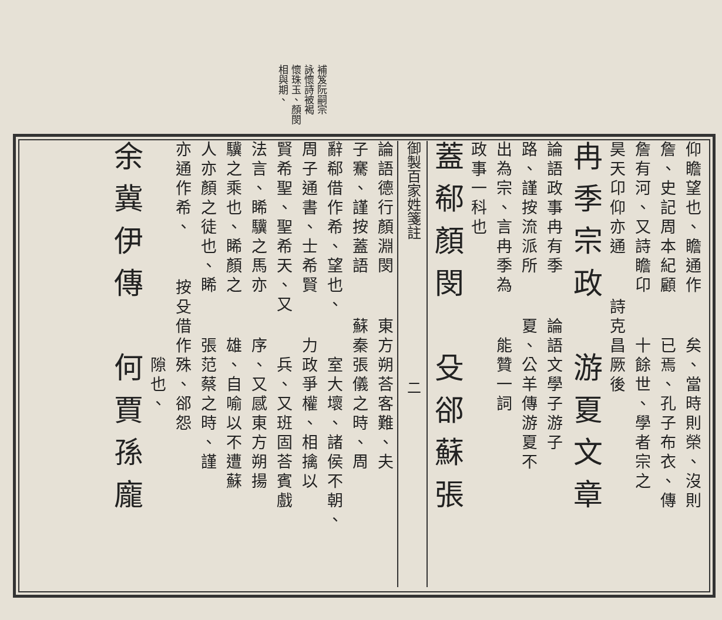補笈阮嗣宗
詠懷詩被褐
懷珠玉、顏閔
相與期、
仰瞻望也、瞻通作 矣、當時則榮、沒則
詹、史記周本紀顧 已焉、孔子布衣、傳
詹有河、又詩瞻卬 十餘世、學者宗之
昊天卬仰亦通 詩克昌厥後
冉季宗政　游夏文章
論語政事冉有季 論語文學子游子
路、謹按流派所 夏、公羊傳游夏不
出為宗、言冉季為 能贊一詞
政事一科也
蓋郗顏閔　殳郤蘇張
御製百家姓箋註　　　　　　　　　　二
論語德行顏淵閔 東方朔荅客難、夫
子騫、謹按蓋語 蘇秦張儀之時、周
辭郗借作希、望也、 室大壞、諸侯不朝、
周子通書、士希賢 力政爭權、相擒以
賢希聖、聖希天、又 兵、又班固荅賓戲
法言、睎驥之馬亦 序、又感東方朔揚
驥之乘也、睎顏之 雄、自喻以不遭蘇
人亦顏之徒也、睎 張范蔡之時、謹
亦通作希、 按殳借作殊、郤怨
　　　　　　　　　 隙也、
余冀伊傳　何賈孫龐